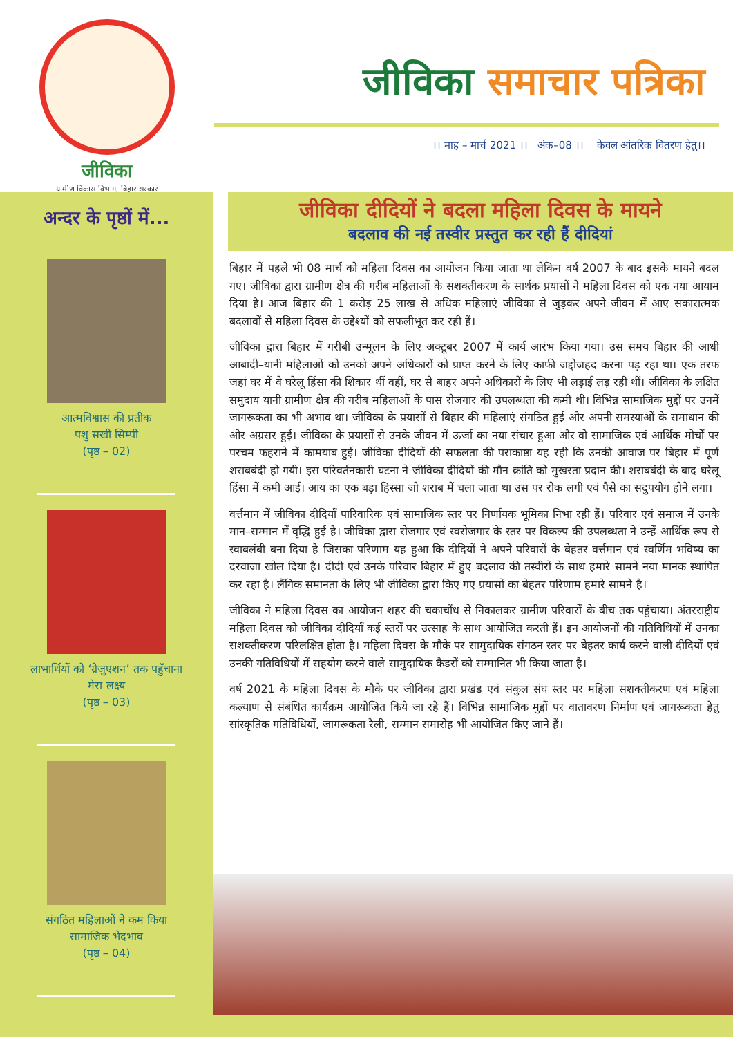जीविका
ग्रामीण विकास विभाग, बिहार सरकार
जीविका समाचार पत्रिका
।। माह – मार्च 2021 ।। अंक–08 ।। केवल आंतरिक वितरण हेतु।।
अन्दर के पृष्ठों में...
आत्मविश्वास की प्रतीक
पशु सखी सिम्पी
(पृष्ठ – 02)
लाभार्थियों को ‘ग्रेजुएशन’ तक पहुँचाना
मेरा लक्ष्य
(पृष्ठ – 03)
संगठित महिलाओं ने कम किया
सामाजिक भेदभाव
(पृष्ठ – 04)
जीविका दीदियों ने बदला महिला दिवस के मायने
बदलाव की नई तस्वीर प्रस्तुत कर रही हैं दीदियां
बिहार में पहले भी 08 मार्च को महिला दिवस का आयोजन किया जाता था लेकिन वर्ष 2007 के बाद इसके मायने बदल गए। जीविका द्वारा ग्रामीण क्षेत्र की गरीब महिलाओं के सशक्तीकरण के सार्थक प्रयासों ने महिला दिवस को एक नया आयाम दिया है। आज बिहार की 1 करोड़ 25 लाख से अधिक महिलाएं जीविका से जुड़कर अपने जीवन में आए सकारात्मक बदलावों से महिला दिवस के उद्देश्यों को सफलीभूत कर रही हैं।
जीविका द्वारा बिहार में गरीबी उन्मूलन के लिए अक्टूबर 2007 में कार्य आरंभ किया गया। उस समय बिहार की आधी आबादी–यानी महिलाओं को उनको अपने अधिकारों को प्राप्त करने के लिए काफी जद्दोजहद करना पड़ रहा था। एक तरफ जहां घर में वे घरेलू हिंसा की शिकार थीं वहीं, घर से बाहर अपने अधिकारों के लिए भी लड़ाई लड़ रही थीं। जीविका के लक्षित समुदाय यानी ग्रामीण क्षेत्र की गरीब महिलाओं के पास रोजगार की उपलब्धता की कमी थी। विभिन्न सामाजिक मुद्दों पर उनमें जागरूकता का भी अभाव था। जीविका के प्रयासों से बिहार की महिलाएं संगठित हुई और अपनी समस्याओं के समाधान की ओर अग्रसर हुई। जीविका के प्रयासों से उनके जीवन में ऊर्जा का नया संचार हुआ और वो सामाजिक एवं आर्थिक मोर्चों पर परचम फहराने में कामयाब हुई। जीविका दीदियों की सफलता की पराकाष्ठा यह रही कि उनकी आवाज पर बिहार में पूर्ण शराबबंदी हो गयी। इस परिवर्तनकारी घटना ने जीविका दीदियों की मौन क्रांति को मुखरता प्रदान की। शराबबंदी के बाद घरेलू हिंसा में कमी आई। आय का एक बड़ा हिस्सा जो शराब में चला जाता था उस पर रोक लगी एवं पैसे का सदुपयोग होने लगा।
वर्त्तमान में जीविका दीदियाँ पारिवारिक एवं सामाजिक स्तर पर निर्णायक भूमिका निभा रही हैं। परिवार एवं समाज में उनके मान–सम्मान में वृद्धि हुई है। जीविका द्वारा रोजगार एवं स्वरोजगार के स्तर पर विकल्प की उपलब्धता ने उन्हें आर्थिक रूप से स्वाबलंबी बना दिया है जिसका परिणाम यह हुआ कि दीदियों ने अपने परिवारों के बेहतर वर्त्तमान एवं स्वर्णिम भविष्य का दरवाजा खोल दिया है। दीदी एवं उनके परिवार बिहार में हुए बदलाव की तस्वीरों के साथ हमारे सामने नया मानक स्थापित कर रहा है। लैंगिक समानता के लिए भी जीविका द्वारा किए गए प्रयासों का बेहतर परिणाम हमारे सामने है।
जीविका ने महिला दिवस का आयोजन शहर की चकाचौंध से निकालकर ग्रामीण परिवारों के बीच तक पहुंचाया। अंतरराष्ट्रीय महिला दिवस को जीविका दीदियाँ कई स्तरों पर उत्साह के साथ आयोजित करती हैं। इन आयोजनों की गतिविधियों में उनका सशक्तीकरण परिलक्षित होता है। महिला दिवस के मौके पर सामुदायिक संगठन स्तर पर बेहतर कार्य करने वाली दीदियों एवं उनकी गतिविधियों में सहयोग करने वाले सामुदायिक कैडरों को सम्मानित भी किया जाता है।
वर्ष 2021 के महिला दिवस के मौके पर जीविका द्वारा प्रखंड एवं संकुल संघ स्तर पर महिला सशक्तीकरण एवं महिला कल्याण से संबंधित कार्यक्रम आयोजित किये जा रहे हैं। विभिन्न सामाजिक मुद्दों पर वातावरण निर्माण एवं जागरूकता हेतु सांस्कृतिक गतिविधियों, जागरूकता रैली, सम्मान समारोह भी आयोजित किए जाने हैं।